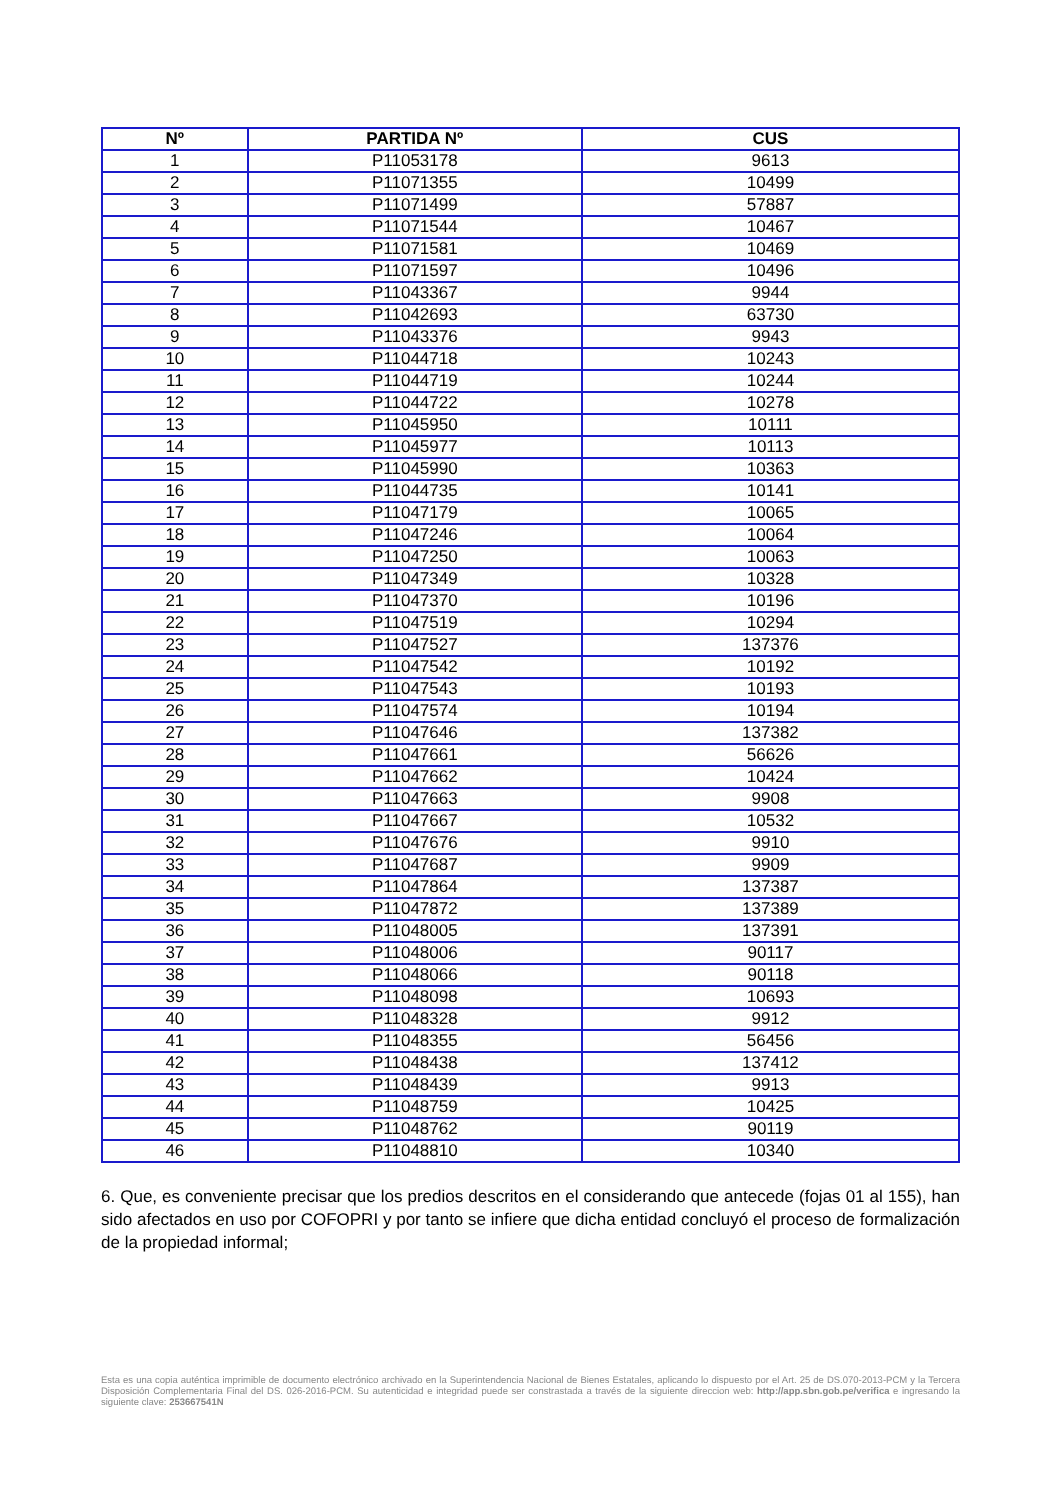| Nº | PARTIDA Nº | CUS |
| --- | --- | --- |
| 1 | P11053178 | 9613 |
| 2 | P11071355 | 10499 |
| 3 | P11071499 | 57887 |
| 4 | P11071544 | 10467 |
| 5 | P11071581 | 10469 |
| 6 | P11071597 | 10496 |
| 7 | P11043367 | 9944 |
| 8 | P11042693 | 63730 |
| 9 | P11043376 | 9943 |
| 10 | P11044718 | 10243 |
| 11 | P11044719 | 10244 |
| 12 | P11044722 | 10278 |
| 13 | P11045950 | 10111 |
| 14 | P11045977 | 10113 |
| 15 | P11045990 | 10363 |
| 16 | P11044735 | 10141 |
| 17 | P11047179 | 10065 |
| 18 | P11047246 | 10064 |
| 19 | P11047250 | 10063 |
| 20 | P11047349 | 10328 |
| 21 | P11047370 | 10196 |
| 22 | P11047519 | 10294 |
| 23 | P11047527 | 137376 |
| 24 | P11047542 | 10192 |
| 25 | P11047543 | 10193 |
| 26 | P11047574 | 10194 |
| 27 | P11047646 | 137382 |
| 28 | P11047661 | 56626 |
| 29 | P11047662 | 10424 |
| 30 | P11047663 | 9908 |
| 31 | P11047667 | 10532 |
| 32 | P11047676 | 9910 |
| 33 | P11047687 | 9909 |
| 34 | P11047864 | 137387 |
| 35 | P11047872 | 137389 |
| 36 | P11048005 | 137391 |
| 37 | P11048006 | 90117 |
| 38 | P11048066 | 90118 |
| 39 | P11048098 | 10693 |
| 40 | P11048328 | 9912 |
| 41 | P11048355 | 56456 |
| 42 | P11048438 | 137412 |
| 43 | P11048439 | 9913 |
| 44 | P11048759 | 10425 |
| 45 | P11048762 | 90119 |
| 46 | P11048810 | 10340 |
6. Que, es conveniente precisar que los predios descritos en el considerando que antecede (fojas 01 al 155), han sido afectados en uso por COFOPRI y por tanto se infiere que dicha entidad concluyó el proceso de formalización de la propiedad informal;
Esta es una copia auténtica imprimible de documento electrónico archivado en la Superintendencia Nacional de Bienes Estatales, aplicando lo dispuesto por el Art. 25 de DS.070-2013-PCM y la Tercera Disposición Complementaria Final del DS. 026-2016-PCM. Su autenticidad e integridad puede ser constrastada a través de la siguiente direccion web: http://app.sbn.gob.pe/verifica e ingresando la siguiente clave: 253667541N